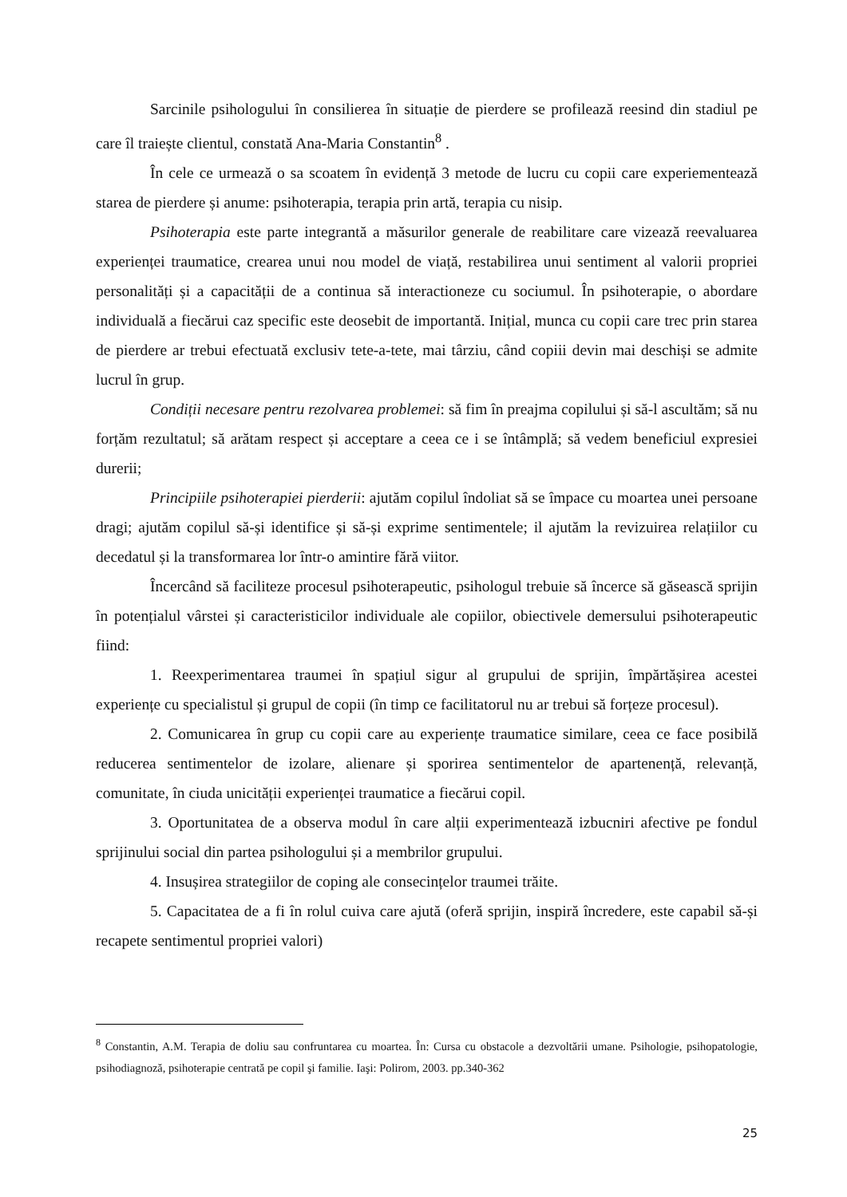Sarcinile psihologului în consilierea în situație de pierdere se profilează reesind din stadiul pe care îl traiește clientul, constată Ana-Maria Constantin<sup>8</sup> .
În cele ce urmează o sa scoatem în evidență 3 metode de lucru cu copii care experiementează starea de pierdere și anume: psihoterapia, terapia prin artă, terapia cu nisip.
Psihoterapia este parte integrantă a măsurilor generale de reabilitare care vizează reevaluarea experienței traumatice, crearea unui nou model de viață, restabilirea unui sentiment al valorii propriei personalități și a capacității de a continua să interactioneze cu sociumul. În psihoterapie, o abordare individuală a fiecărui caz specific este deosebit de importantă. Inițial, munca cu copii care trec prin starea de pierdere ar trebui efectuată exclusiv tete-a-tete, mai târziu, când copiii devin mai deschiși se admite lucrul în grup.
Condiții necesare pentru rezolvarea problemei: să fim în preajma copilului și să-l ascultăm; să nu forțăm rezultatul; să arătam respect și acceptare a ceea ce i se întâmplă; să vedem beneficiul expresiei durerii;
Principiile psihoterapiei pierderii: ajutăm copilul îndoliat să se împace cu moartea unei persoane dragi; ajutăm copilul să-și identifice și să-și exprime sentimentele; il ajutăm la revizuirea relațiilor cu decedatul și la transformarea lor într-o amintire fără viitor.
Încercând să faciliteze procesul psihoterapeutic, psihologul trebuie să încerce să găsească sprijin în potențialul vârstei și caracteristicilor individuale ale copiilor, obiectivele demersului psihoterapeutic fiind:
1. Reexperimentarea traumei în spațiul sigur al grupului de sprijin, împărtășirea acestei experiențe cu specialistul și grupul de copii (în timp ce facilitatorul nu ar trebui să forțeze procesul).
2. Comunicarea în grup cu copii care au experiențe traumatice similare, ceea ce face posibilă reducerea sentimentelor de izolare, alienare și sporirea sentimentelor de apartenență, relevanță, comunitate, în ciuda unicității experienței traumatice a fiecărui copil.
3. Oportunitatea de a observa modul în care alții experimentează izbucniri afective pe fondul sprijinului social din partea psihologului și a membrilor grupului.
4. Insușirea strategiilor de coping ale consecințelor traumei trăite.
5. Capacitatea de a fi în rolul cuiva care ajută (oferă sprijin, inspiră încredere, este capabil să-și recapete sentimentul propriei valori)
<sup>8</sup> Constantin, A.M. Terapia de doliu sau confruntarea cu moartea. În: Cursa cu obstacole a dezvoltării umane. Psihologie, psihopatologie, psihodiagnoză, psihoterapie centrată pe copil şi familie. Iaşi: Polirom, 2003. pp.340-362
25